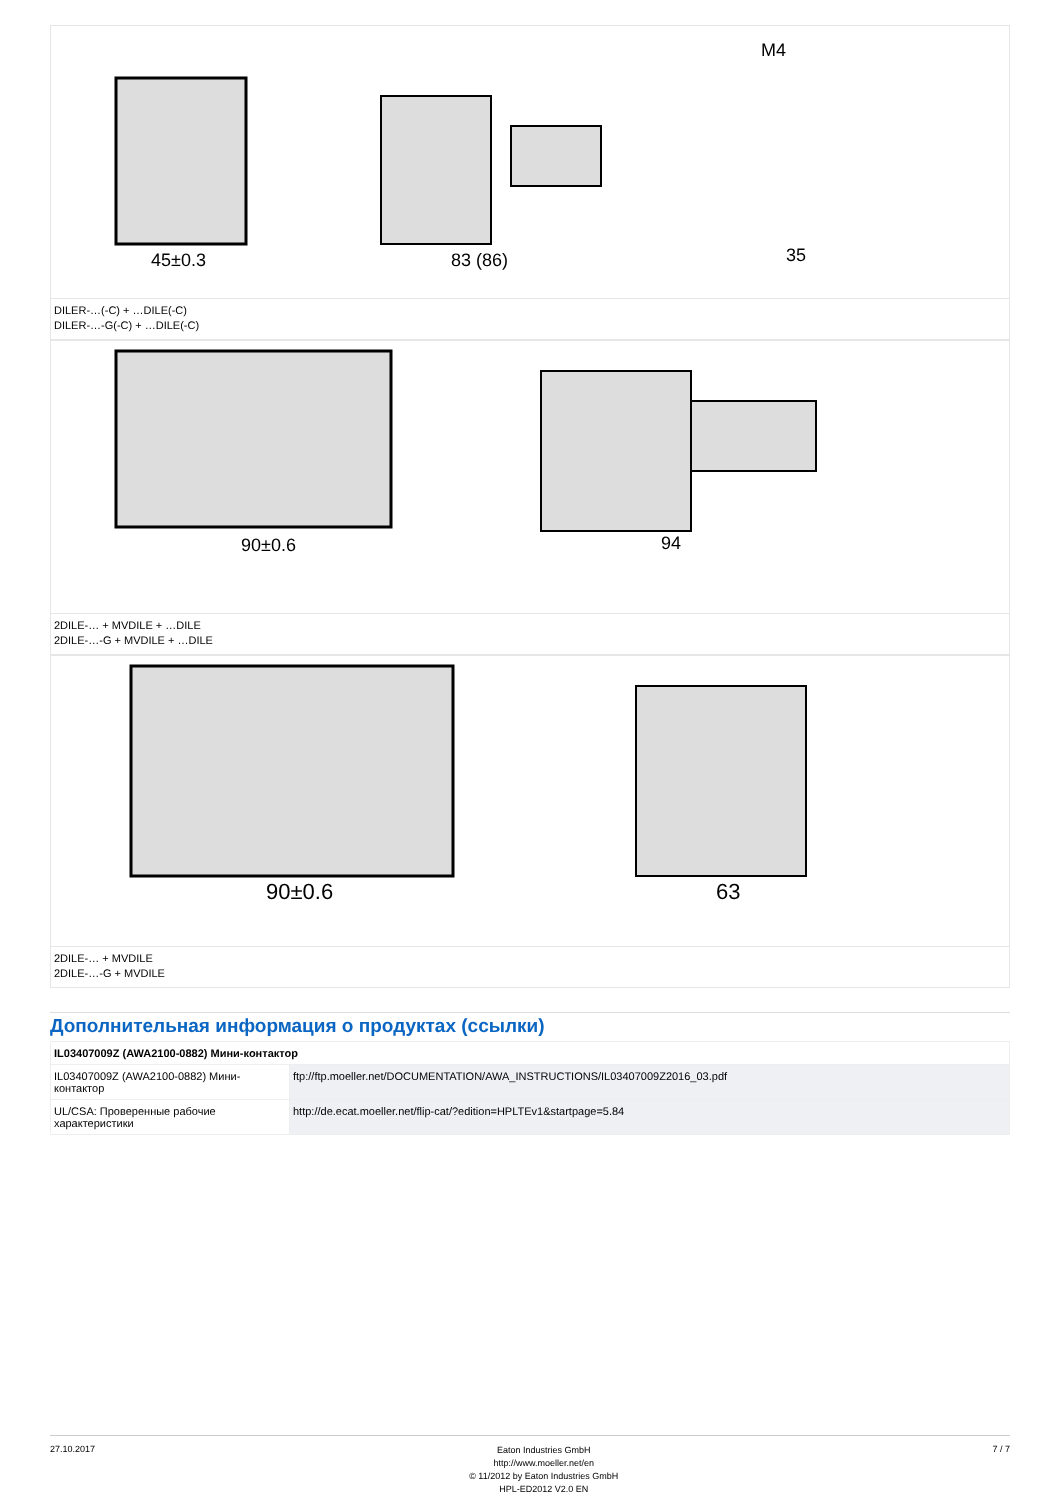45±0.3
83 (86)
M4
35
DILER-…(-C) + …DILE(-C)
DILER-…-G(-C) + …DILE(-C)
90±0.6
94
2DILE-… + MVDILE + …DILE
2DILE-…-G + MVDILE + …DILE
90±0.6
63
2DILE-… + MVDILE
2DILE-…-G + MVDILE
Дополнительная информация о продуктах (ссылки)
| IL03407009Z (AWA2100-0882) Мини-контактор | |
| --- | --- |
| IL03407009Z (AWA2100-0882) Мини-контактор | ftp://ftp.moeller.net/DOCUMENTATION/AWA_INSTRUCTIONS/IL03407009Z2016_03.pdf |
| UL/CSA: Проверенные рабочие характеристики | http://de.ecat.moeller.net/flip-cat/?edition=HPLTEv1&startpage=5.84 |
27.10.2017
Eaton Industries GmbH
http://www.moeller.net/en
© 11/2012 by Eaton Industries GmbH
HPL-ED2012 V2.0 EN
7 / 7